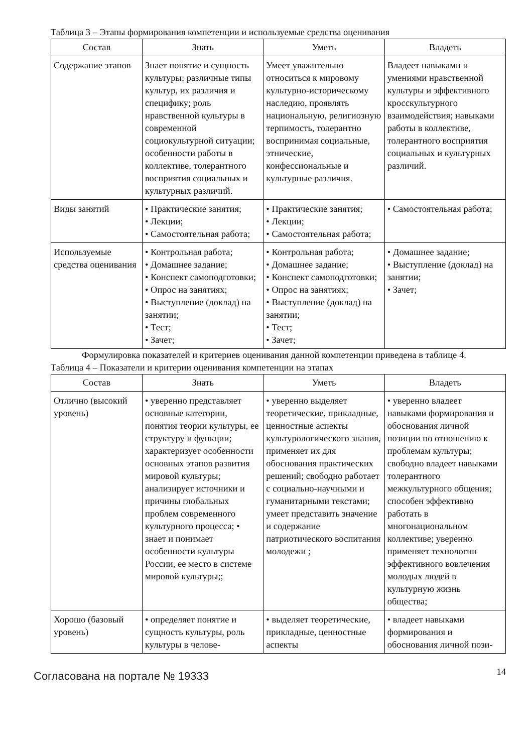Таблица 3 – Этапы формирования компетенции и используемые средства оценивания
| Состав | Знать | Уметь | Владеть |
| --- | --- | --- | --- |
| Содержание этапов | Знает понятие и сущность культуры; различные типы культур, их различия и специфику; роль нравственной культуры в современной социокультурной ситуации; особенности работы в коллективе, толерантного восприятия социальных и культурных различий. | Умеет уважительно относиться к мировому культурно-историческому наследию, проявлять национальную, религиозную терпимость, толерантно воспринимая социальные, этнические, конфессиональные и культурные различия. | Владеет навыками и умениями нравственной культуры и эффективного кросскультурного взаимодействия; навыками работы в коллективе, толерантного восприятия социальных и культурных различий. |
| Виды занятий | • Практические занятия; • Лекции; • Самостоятельная работа; | • Практические занятия; • Лекции; • Самостоятельная работа; | • Самостоятельная работа; |
| Используемые средства оценивания | • Контрольная работа; • Домашнее задание; • Конспект самоподготовки; • Опрос на занятиях; • Выступление (доклад) на занятии; • Тест; • Зачет; | • Контрольная работа; • Домашнее задание; • Конспект самоподготовки; • Опрос на занятиях; • Выступление (доклад) на занятии; • Тест; • Зачет; | • Домашнее задание; • Выступление (доклад) на занятии; • Зачет; |
Формулировка показателей и критериев оценивания данной компетенции приведена в таблице 4.
Таблица 4 – Показатели и критерии оценивания компетенции на этапах
| Состав | Знать | Уметь | Владеть |
| --- | --- | --- | --- |
| Отлично (высокий уровень) | • уверенно представляет основные категории, понятия теории культуры, ее структуру и функции; характеризует особенности основных этапов развития мировой культуры; анализирует источники и причины глобальных проблем современного культурного процесса; • знает и понимает особенности культуры России, ее место в системе мировой культуры;; | • уверенно выделяет теоретические, прикладные, ценностные аспекты культурологического знания, применяет их для обоснования практических решений; свободно работает с социально-научными и гуманитарными текстами; умеет представить значение и содержание патриотического воспитания молодежи ; | • уверенно владеет навыками формирования и обоснования личной позиции по отношению к проблемам культуры; свободно владеет навыками толерантного межкультурного общения; способен эффективно работать в многонациональном коллективе; уверенно применяет технологии эффективного вовлечения молодых людей в культурную жизнь общества; |
| Хорошо (базовый уровень) | • определяет понятие и сущность культуры, роль культуры в челове- | • выделяет теоретические, прикладные, ценностные аспекты | • владеет навыками формирования и обоснования личной пози- |
Согласована на портале № 19333 14